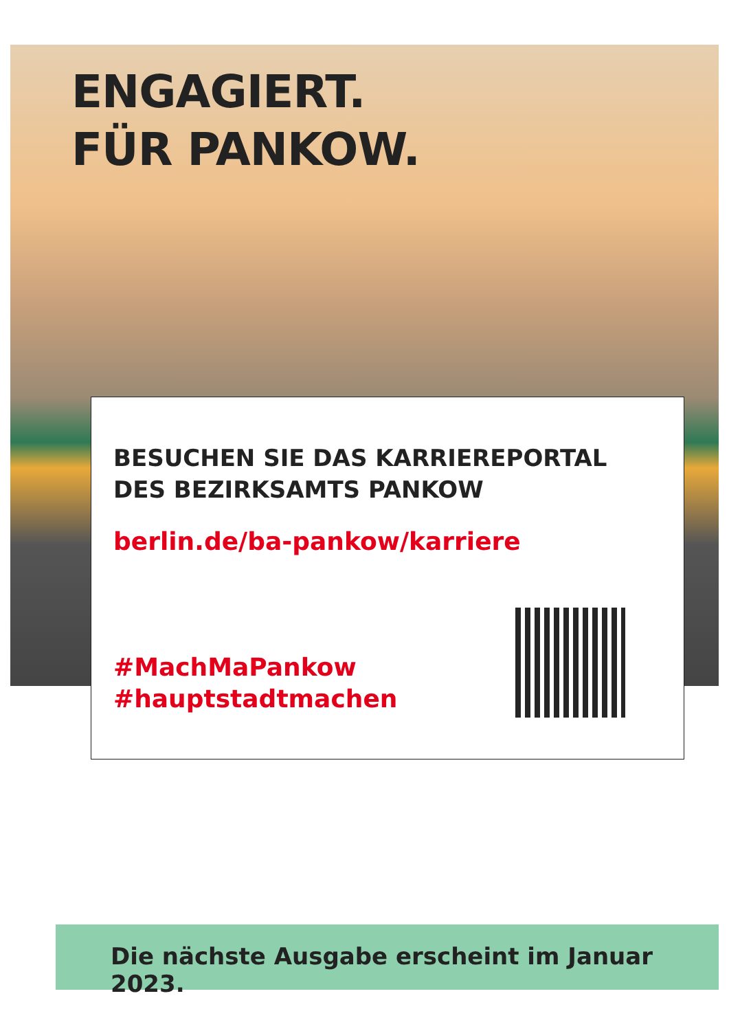ENGAGIERT.
FÜR PANKOW.
BESUCHEN SIE DAS KARRIEREPORTAL
DES BEZIRKSAMTS PANKOW
berlin.de/ba-pankow/karriere
#MachMaPankow
#hauptstadtmachen
Die nächste Ausgabe erscheint im Januar 2023.